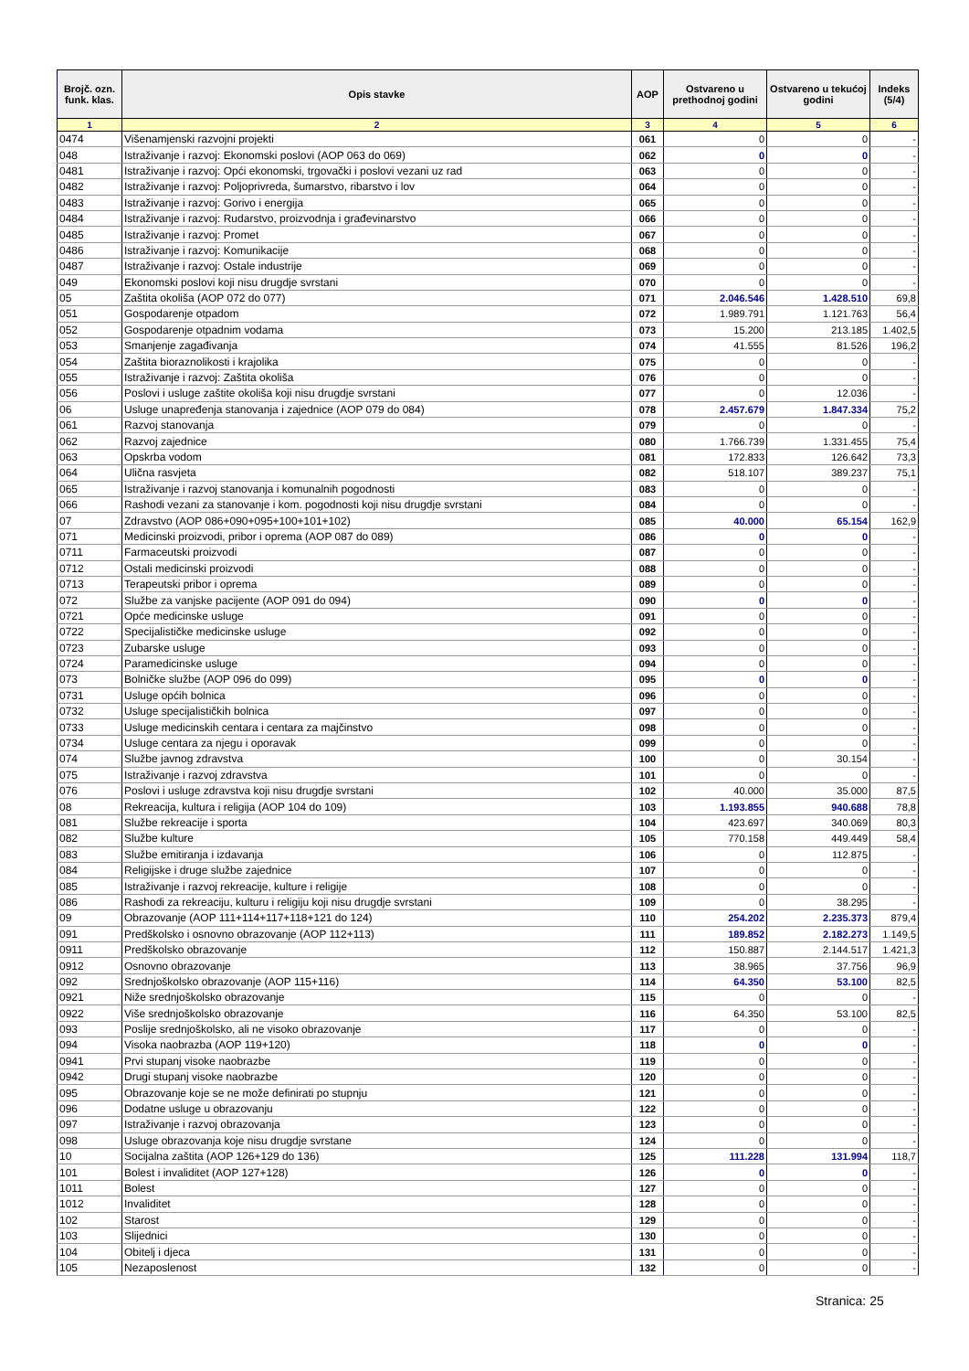| Brojč. ozn. funk. klas. | Opis stavke | AOP | Ostvareno u prethodnoj godini | Ostvareno u tekućoj godini | Indeks (5/4) |
| --- | --- | --- | --- | --- | --- |
| 1 | 2 | 3 | 4 | 5 | 6 |
| 0474 | Višenamjenski razvojni projekti | 061 | 0 | 0 | - |
| 048 | Istraživanje i razvoj: Ekonomski poslovi (AOP 063 do 069) | 062 | 0 | 0 | - |
| 0481 | Istraživanje i razvoj: Opći ekonomski, trgovački i poslovi vezani uz rad | 063 | 0 | 0 | - |
| 0482 | Istraživanje i razvoj: Poljoprivreda, šumarstvo, ribarstvo i lov | 064 | 0 | 0 | - |
| 0483 | Istraživanje i razvoj: Gorivo i energija | 065 | 0 | 0 | - |
| 0484 | Istraživanje i razvoj: Rudarstvo, proizvodnja i građevinarstvo | 066 | 0 | 0 | - |
| 0485 | Istraživanje i razvoj: Promet | 067 | 0 | 0 | - |
| 0486 | Istraživanje i razvoj: Komunikacije | 068 | 0 | 0 | - |
| 0487 | Istraživanje i razvoj: Ostale industrije | 069 | 0 | 0 | - |
| 049 | Ekonomski poslovi koji nisu drugdje svrstani | 070 | 0 | 0 | - |
| 05 | Zaštita okoliša (AOP 072 do 077) | 071 | 2.046.546 | 1.428.510 | 69,8 |
| 051 | Gospodarenje otpadom | 072 | 1.989.791 | 1.121.763 | 56,4 |
| 052 | Gospodarenje otpadnim vodama | 073 | 15.200 | 213.185 | 1.402,5 |
| 053 | Smanjenje zagađivanja | 074 | 41.555 | 81.526 | 196,2 |
| 054 | Zaštita bioraznolikosti i krajolika | 075 | 0 | 0 | - |
| 055 | Istraživanje i razvoj: Zaštita okoliša | 076 | 0 | 0 | - |
| 056 | Poslovi i usluge zaštite okoliša koji nisu drugdje svrstani | 077 | 0 | 12.036 | - |
| 06 | Usluge unapređenja stanovanja i zajednice (AOP 079 do 084) | 078 | 2.457.679 | 1.847.334 | 75,2 |
| 061 | Razvoj stanovanja | 079 | 0 | 0 | - |
| 062 | Razvoj zajednice | 080 | 1.766.739 | 1.331.455 | 75,4 |
| 063 | Opskrba vodom | 081 | 172.833 | 126.642 | 73,3 |
| 064 | Ulična rasvjeta | 082 | 518.107 | 389.237 | 75,1 |
| 065 | Istraživanje i razvoj stanovanja i komunalnih pogodnosti | 083 | 0 | 0 | - |
| 066 | Rashodi vezani za stanovanje i kom. pogodnosti koji nisu drugdje svrstani | 084 | 0 | 0 | - |
| 07 | Zdravstvo (AOP 086+090+095+100+101+102) | 085 | 40.000 | 65.154 | 162,9 |
| 071 | Medicinski proizvodi, pribor i oprema (AOP 087 do 089) | 086 | 0 | 0 | - |
| 0711 | Farmaceutski proizvodi | 087 | 0 | 0 | - |
| 0712 | Ostali medicinski proizvodi | 088 | 0 | 0 | - |
| 0713 | Terapeutski pribor i oprema | 089 | 0 | 0 | - |
| 072 | Službe za vanjske pacijente (AOP 091 do 094) | 090 | 0 | 0 | - |
| 0721 | Opće medicinske usluge | 091 | 0 | 0 | - |
| 0722 | Specijalističke medicinske usluge | 092 | 0 | 0 | - |
| 0723 | Zubarske usluge | 093 | 0 | 0 | - |
| 0724 | Paramedicinske usluge | 094 | 0 | 0 | - |
| 073 | Bolničke službe (AOP 096 do 099) | 095 | 0 | 0 | - |
| 0731 | Usluge općih bolnica | 096 | 0 | 0 | - |
| 0732 | Usluge specijalističkih bolnica | 097 | 0 | 0 | - |
| 0733 | Usluge medicinskih centara i centara za majčinstvo | 098 | 0 | 0 | - |
| 0734 | Usluge centara za njegu i oporavak | 099 | 0 | 0 | - |
| 074 | Službe javnog zdravstva | 100 | 0 | 30.154 | - |
| 075 | Istraživanje i razvoj zdravstva | 101 | 0 | 0 | - |
| 076 | Poslovi i usluge zdravstva koji nisu drugdje svrstani | 102 | 40.000 | 35.000 | 87,5 |
| 08 | Rekreacija, kultura i religija (AOP 104 do 109) | 103 | 1.193.855 | 940.688 | 78,8 |
| 081 | Službe rekreacije i sporta | 104 | 423.697 | 340.069 | 80,3 |
| 082 | Službe kulture | 105 | 770.158 | 449.449 | 58,4 |
| 083 | Službe emitiranja i izdavanja | 106 | 0 | 112.875 | - |
| 084 | Religijske i druge službe zajednice | 107 | 0 | 0 | - |
| 085 | Istraživanje i razvoj rekreacije, kulture i religije | 108 | 0 | 0 | - |
| 086 | Rashodi za rekreaciju, kulturu i religiju koji nisu drugdje svrstani | 109 | 0 | 38.295 | - |
| 09 | Obrazovanje (AOP 111+114+117+118+121 do 124) | 110 | 254.202 | 2.235.373 | 879,4 |
| 091 | Predškolsko i osnovno obrazovanje (AOP 112+113) | 111 | 189.852 | 2.182.273 | 1.149,5 |
| 0911 | Predškolsko obrazovanje | 112 | 150.887 | 2.144.517 | 1.421,3 |
| 0912 | Osnovno obrazovanje | 113 | 38.965 | 37.756 | 96,9 |
| 092 | Srednjoškolsko obrazovanje (AOP 115+116) | 114 | 64.350 | 53.100 | 82,5 |
| 0921 | Niže srednjoškolsko obrazovanje | 115 | 0 | 0 | - |
| 0922 | Više srednjoškolsko obrazovanje | 116 | 64.350 | 53.100 | 82,5 |
| 093 | Poslije srednjoškolsko, ali ne visoko obrazovanje | 117 | 0 | 0 | - |
| 094 | Visoka naobrazba (AOP 119+120) | 118 | 0 | 0 | - |
| 0941 | Prvi stupanj visoke naobrazbe | 119 | 0 | 0 | - |
| 0942 | Drugi stupanj visoke naobrazbe | 120 | 0 | 0 | - |
| 095 | Obrazovanje koje se ne može definirati po stupnju | 121 | 0 | 0 | - |
| 096 | Dodatne usluge u obrazovanju | 122 | 0 | 0 | - |
| 097 | Istraživanje i razvoj obrazovanja | 123 | 0 | 0 | - |
| 098 | Usluge obrazovanja koje nisu drugdje svrstane | 124 | 0 | 0 | - |
| 10 | Socijalna zaštita (AOP 126+129 do 136) | 125 | 111.228 | 131.994 | 118,7 |
| 101 | Bolest i invaliditet (AOP 127+128) | 126 | 0 | 0 | - |
| 1011 | Bolest | 127 | 0 | 0 | - |
| 1012 | Invaliditet | 128 | 0 | 0 | - |
| 102 | Starost | 129 | 0 | 0 | - |
| 103 | Slijednici | 130 | 0 | 0 | - |
| 104 | Obitelj i djeca | 131 | 0 | 0 | - |
| 105 | Nezaposlenost | 132 | 0 | 0 | - |
Stranica: 25